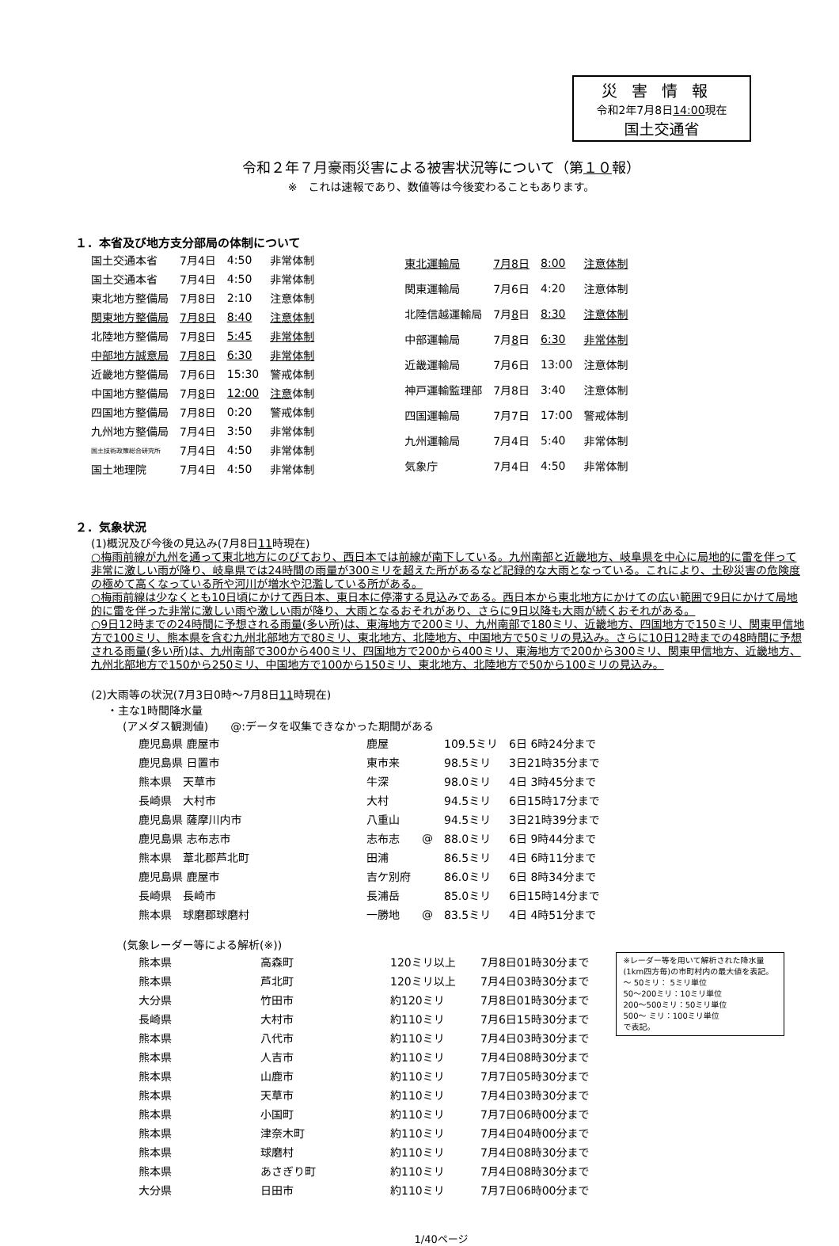災害情報
令和2年7月8日14:00現在
国土交通省
令和２年７月豪雨災害による被害状況等について（第１０報）
※　これは速報であり、数値等は今後変わることもあります。
１．本省及び地方支分部局の体制について
| 国土交通本省 | 7月4日 | 4:50 | 非常体制 |
| 国土交通本省 | 7月4日 | 4:50 | 非常体制 |
| 東北地方整備局 | 7月8日 | 2:10 | 注意体制 |
| 関東地方整備局 | 7月8日 | 8:40 | 注意体制 |
| 北陸地方整備局 | 7月 8 日 | 5:45 | 非常体制 |
| 中部地方誠意局 | 7月8日 | 6:30 | 非常体制 |
| 近畿地方整備局 | 7月6日 | 15:30 | 警戒体制 |
| 中国地方整備局 | 7月 8 日 | 12:00 | 注意 体制 |
| 四国地方整備局 | 7月8日 | 0:20 | 警戒体制 |
| 九州地方整備局 | 7月4日 | 3:50 | 非常体制 |
| 国土技術政策総合研究所 | 7月4日 | 4:50 | 非常体制 |
| 国土地理院 | 7月4日 | 4:50 | 非常体制 |
| 東北運輸局 | 7月8日 | 8:00 | 注意体制 |
| 関東運輸局 | 7月6日 | 4:20 | 注意体制 |
| 北陸信越運輸局 | 7月 8 日 | 8:30 | 注意体制 |
| 中部運輸局 | 7月 8 日 | 6:30 | 非常体制 |
| 近畿運輸局 | 7月6日 | 13:00 | 注意体制 |
| 神戸運輸監理部 | 7月8日 | 3:40 | 注意体制 |
| 四国運輸局 | 7月7日 | 17:00 | 警戒体制 |
| 九州運輸局 | 7月4日 | 5:40 | 非常体制 |
| 気象庁 | 7月4日 | 4:50 | 非常体制 |
２．気象状況
(1)概況及び今後の見込み(7月8日11時現在)
○梅雨前線が九州を通って東北地方にのびており、西日本では前線が南下している。九州南部と近畿地方、岐阜県を中心に局地的に雷を伴って非常に激しい雨が降り、岐阜県では24時間の雨量が300ミリを超えた所があるなど記録的な大雨となっている。これにより、土砂災害の危険度の極めて高くなっている所や河川が増水や氾濫している所がある。
○梅雨前線は少なくとも10日頃にかけて西日本、東日本に停滞する見込みである。西日本から東北地方にかけての広い範囲で9日にかけて局地的に雷を伴った非常に激しい雨や激しい雨が降り、大雨となるおそれがあり、さらに9日以降も大雨が続くおそれがある。
○9日12時までの24時間に予想される雨量(多い所)は、東海地方で200ミリ、九州南部で180ミリ、近畿地方、四国地方で150ミリ、関東甲信地方で100ミリ、熊本県を含む九州北部地方で80ミリ、東北地方、北陸地方、中国地方で50ミリの見込み。さらに10日12時までの48時間に予想される雨量(多い所)は、九州南部で300から400ミリ、四国地方で200から400ミリ、東海地方で200から300ミリ、関東甲信地方、近畿地方、九州北部地方で150から250ミリ、中国地方で100から150ミリ、東北地方、北陸地方で50から100ミリの見込み。
(2)大雨等の状況(7月3日0時～7月8日11時現在)
・主な1時間降水量
(アメダス観測値)　　@:データを収集できなかった期間がある
| 鹿児島県 鹿屋市 | | 鹿屋 | | 109.5ミリ | 6日 6時24分まで |
| 鹿児島県 日置市 | | 東市来 | | 98.5ミリ | 3日21時35分まで |
| 熊本県 天草市 | | 牛深 | | 98.0ミリ | 4日 3時45分まで |
| 長崎県 大村市 | | 大村 | | 94.5ミリ | 6日15時17分まで |
| 鹿児島県 薩摩川内市 | | 八重山 | | 94.5ミリ | 3日21時39分まで |
| 鹿児島県 志布志市 | | 志布志 | @ | 88.0ミリ | 6日 9時44分まで |
| 熊本県 葦北郡芦北町 | | 田浦 | | 86.5ミリ | 4日 6時11分まで |
| 鹿児島県 鹿屋市 | | 吉ケ別府 | | 86.0ミリ | 6日 8時34分まで |
| 長崎県 長崎市 | | 長浦岳 | | 85.0ミリ | 6日15時14分まで |
| 熊本県 球磨郡球磨村 | | 一勝地 | @ | 83.5ミリ | 4日 4時51分まで |
(気象レーダー等による解析(※))
| 熊本県 | 高森町 | 120ミリ以上 | 7月8日01時30分まで |
| 熊本県 | 芦北町 | 120ミリ以上 | 7月4日03時30分まで |
| 大分県 | 竹田市 | 約120ミリ | 7月8日01時30分まで |
| 長崎県 | 大村市 | 約110ミリ | 7月6日15時30分まで |
| 熊本県 | 八代市 | 約110ミリ | 7月4日03時30分まで |
| 熊本県 | 人吉市 | 約110ミリ | 7月4日08時30分まで |
| 熊本県 | 山鹿市 | 約110ミリ | 7月7日05時30分まで |
| 熊本県 | 天草市 | 約110ミリ | 7月4日03時30分まで |
| 熊本県 | 小国町 | 約110ミリ | 7月7日06時00分まで |
| 熊本県 | 津奈木町 | 約110ミリ | 7月4日04時00分まで |
| 熊本県 | 球磨村 | 約110ミリ | 7月4日08時30分まで |
| 熊本県 | あさぎり町 | 約110ミリ | 7月4日08時30分まで |
| 大分県 | 日田市 | 約110ミリ | 7月7日06時00分まで |
※レーダー等を用いて解析された降水量(1km四方毎)の市町村内の最大値を表記。
～ 50ミリ： 5ミリ単位
50～200ミリ：10ミリ単位
200～500ミリ：50ミリ単位
500～ ミリ：100ミリ単位
で表記。
1/40ページ